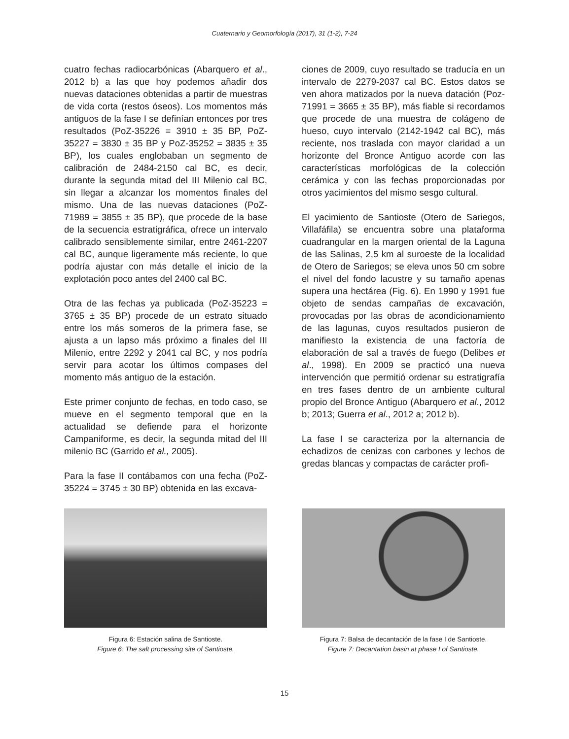Cuaternario y Geomorfología (2017), 31 (1-2), 7-24
cuatro fechas radiocarbónicas (Abarquero et al., 2012 b) a las que hoy podemos añadir dos nuevas dataciones obtenidas a partir de muestras de vida corta (restos óseos). Los momentos más antiguos de la fase I se definían entonces por tres resultados (PoZ-35226 = 3910 ± 35 BP, PoZ-35227 = 3830 ± 35 BP y PoZ-35252 = 3835 ± 35 BP), los cuales englobaban un segmento de calibración de 2484-2150 cal BC, es decir, durante la segunda mitad del III Milenio cal BC, sin llegar a alcanzar los momentos finales del mismo. Una de las nuevas dataciones (PoZ-71989 = 3855 ± 35 BP), que procede de la base de la secuencia estratigráfica, ofrece un intervalo calibrado sensiblemente similar, entre 2461-2207 cal BC, aunque ligeramente más reciente, lo que podría ajustar con más detalle el inicio de la explotación poco antes del 2400 cal BC.
Otra de las fechas ya publicada (PoZ-35223 = 3765 ± 35 BP) procede de un estrato situado entre los más someros de la primera fase, se ajusta a un lapso más próximo a finales del III Milenio, entre 2292 y 2041 cal BC, y nos podría servir para acotar los últimos compases del momento más antiguo de la estación.
Este primer conjunto de fechas, en todo caso, se mueve en el segmento temporal que en la actualidad se defiende para el horizonte Campaniforme, es decir, la segunda mitad del III milenio BC (Garrido et al., 2005).
Para la fase II contábamos con una fecha (PoZ-35224 = 3745 ± 30 BP) obtenida en las excava-
ciones de 2009, cuyo resultado se traducía en un intervalo de 2279-2037 cal BC. Estos datos se ven ahora matizados por la nueva datación (Poz-71991 = 3665 ± 35 BP), más fiable si recordamos que procede de una muestra de colágeno de hueso, cuyo intervalo (2142-1942 cal BC), más reciente, nos traslada con mayor claridad a un horizonte del Bronce Antiguo acorde con las características morfológicas de la colección cerámica y con las fechas proporcionadas por otros yacimientos del mismo sesgo cultural.
El yacimiento de Santioste (Otero de Sariegos, Villafáfila) se encuentra sobre una plataforma cuadrangular en la margen oriental de la Laguna de las Salinas, 2,5 km al suroeste de la localidad de Otero de Sariegos; se eleva unos 50 cm sobre el nivel del fondo lacustre y su tamaño apenas supera una hectárea (Fig. 6). En 1990 y 1991 fue objeto de sendas campañas de excavación, provocadas por las obras de acondicionamiento de las lagunas, cuyos resultados pusieron de manifiesto la existencia de una factoría de elaboración de sal a través de fuego (Delibes et al., 1998). En 2009 se practicó una nueva intervención que permitió ordenar su estratigrafía en tres fases dentro de un ambiente cultural propio del Bronce Antiguo (Abarquero et al., 2012 b; 2013; Guerra et al., 2012 a; 2012 b).
La fase I se caracteriza por la alternancia de echadizos de cenizas con carbones y lechos de gredas blancas y compactas de carácter profi-
Figura 6: Estación salina de Santioste.
Figure 6: The salt processing site of Santioste.
Figura 7: Balsa de decantación de la fase I de Santioste.
Figure 7: Decantation basin at phase I of Santioste.
15